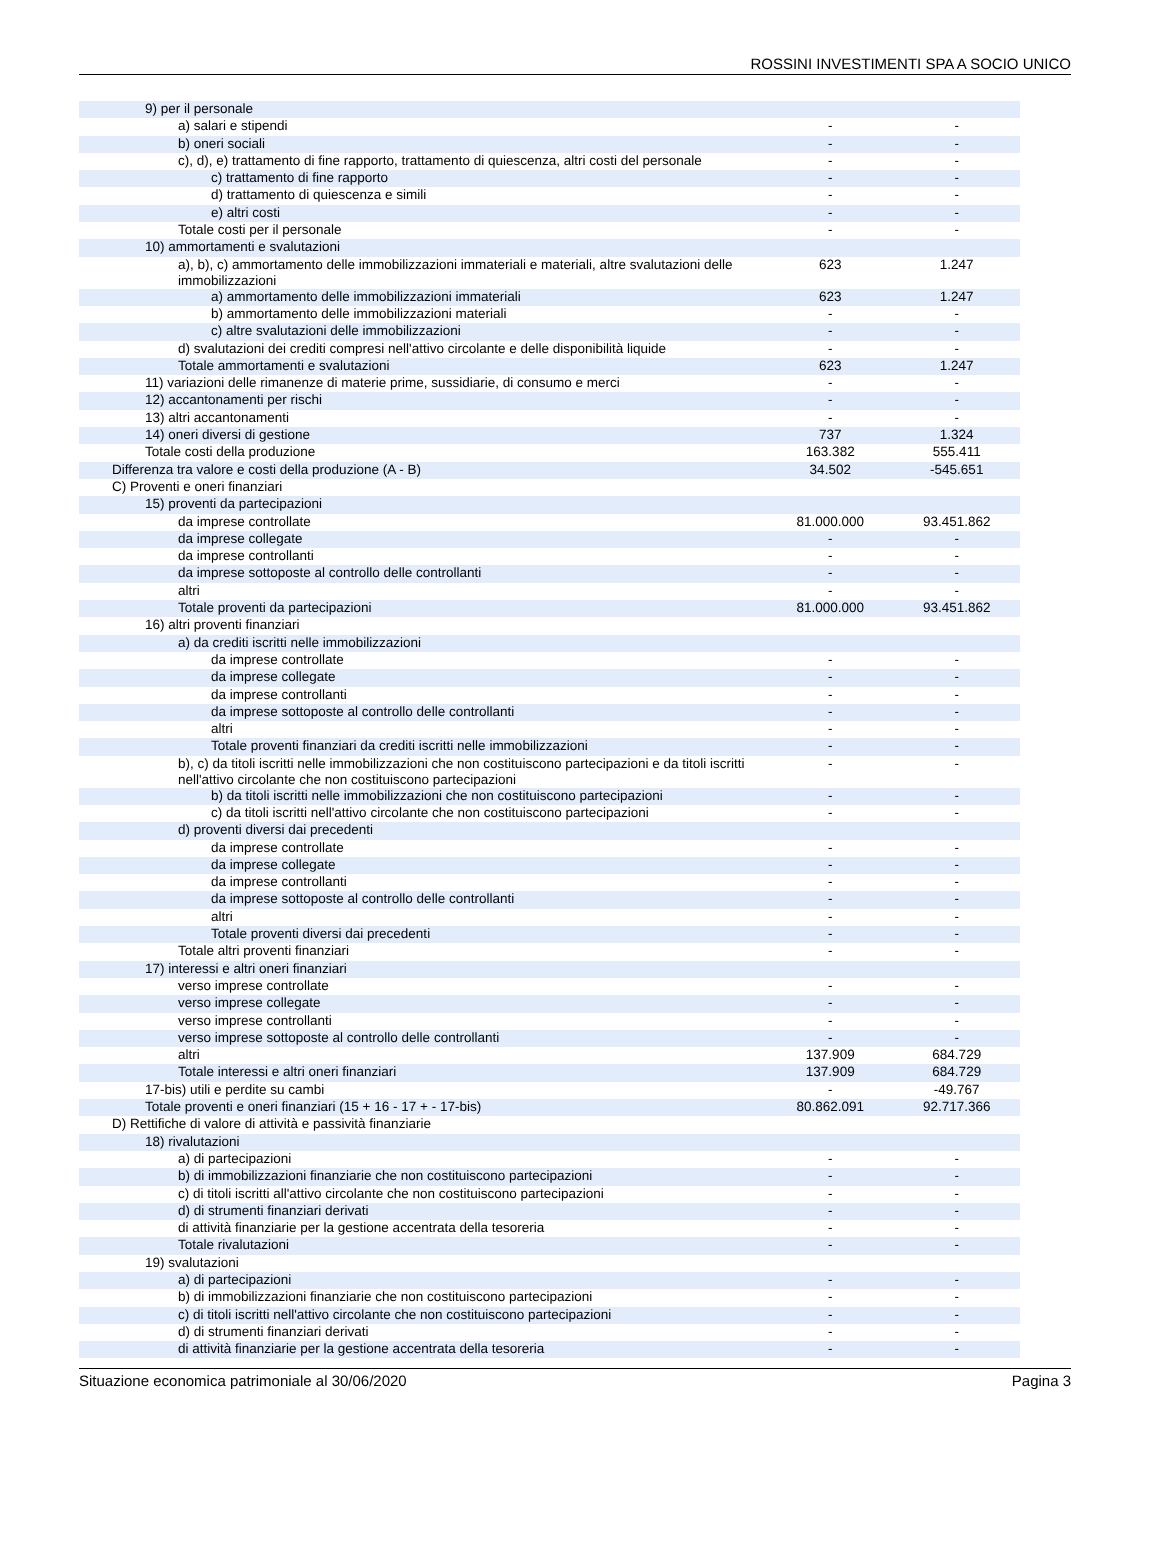ROSSINI INVESTIMENTI SPA A SOCIO UNICO
| 9) per il personale | | |
| a) salari e stipendi | - | - |
| b) oneri sociali | - | - |
| c), d), e) trattamento di fine rapporto, trattamento di quiescenza, altri costi del personale | - | - |
| c) trattamento di fine rapporto | - | - |
| d) trattamento di quiescenza e simili | - | - |
| e) altri costi | - | - |
| Totale costi per il personale | - | - |
| 10) ammortamenti e svalutazioni | | |
| a), b), c) ammortamento delle immobilizzazioni immateriali e materiali, altre svalutazioni delle immobilizzazioni | 623 | 1.247 |
| a) ammortamento delle immobilizzazioni immateriali | 623 | 1.247 |
| b) ammortamento delle immobilizzazioni materiali | - | - |
| c) altre svalutazioni delle immobilizzazioni | - | - |
| d) svalutazioni dei crediti compresi nell'attivo circolante e delle disponibilità liquide | - | - |
| Totale ammortamenti e svalutazioni | 623 | 1.247 |
| 11) variazioni delle rimanenze di materie prime, sussidiarie, di consumo e merci | - | - |
| 12) accantonamenti per rischi | - | - |
| 13) altri accantonamenti | - | - |
| 14) oneri diversi di gestione | 737 | 1.324 |
| Totale costi della produzione | 163.382 | 555.411 |
| Differenza tra valore e costi della produzione (A - B) | 34.502 | -545.651 |
| C) Proventi e oneri finanziari | | |
| 15) proventi da partecipazioni | | |
| da imprese controllate | 81.000.000 | 93.451.862 |
| da imprese collegate | - | - |
| da imprese controllanti | - | - |
| da imprese sottoposte al controllo delle controllanti | - | - |
| altri | - | - |
| Totale proventi da partecipazioni | 81.000.000 | 93.451.862 |
| 16) altri proventi finanziari | | |
| a) da crediti iscritti nelle immobilizzazioni | | |
| da imprese controllate | - | - |
| da imprese collegate | - | - |
| da imprese controllanti | - | - |
| da imprese sottoposte al controllo delle controllanti | - | - |
| altri | - | - |
| Totale proventi finanziari da crediti iscritti nelle immobilizzazioni | - | - |
| b), c) da titoli iscritti nelle immobilizzazioni che non costituiscono partecipazioni e da titoli iscritti nell'attivo circolante che non costituiscono partecipazioni | - | - |
| b) da titoli iscritti nelle immobilizzazioni che non costituiscono partecipazioni | - | - |
| c) da titoli iscritti nell'attivo circolante che non costituiscono partecipazioni | - | - |
| d) proventi diversi dai precedenti | | |
| da imprese controllate | - | - |
| da imprese collegate | - | - |
| da imprese controllanti | - | - |
| da imprese sottoposte al controllo delle controllanti | - | - |
| altri | - | - |
| Totale proventi diversi dai precedenti | - | - |
| Totale altri proventi finanziari | - | - |
| 17) interessi e altri oneri finanziari | | |
| verso imprese controllate | - | - |
| verso imprese collegate | - | - |
| verso imprese controllanti | - | - |
| verso imprese sottoposte al controllo delle controllanti | - | - |
| altri | 137.909 | 684.729 |
| Totale interessi e altri oneri finanziari | 137.909 | 684.729 |
| 17-bis) utili e perdite su cambi | - | -49.767 |
| Totale proventi e oneri finanziari (15 + 16 - 17 + - 17-bis) | 80.862.091 | 92.717.366 |
| D) Rettifiche di valore di attività e passività finanziarie | | |
| 18) rivalutazioni | | |
| a) di partecipazioni | - | - |
| b) di immobilizzazioni finanziarie che non costituiscono partecipazioni | - | - |
| c) di titoli iscritti all'attivo circolante che non costituiscono partecipazioni | - | - |
| d) di strumenti finanziari derivati | - | - |
| di attività finanziarie per la gestione accentrata della tesoreria | - | - |
| Totale rivalutazioni | - | - |
| 19) svalutazioni | | |
| a) di partecipazioni | - | - |
| b) di immobilizzazioni finanziarie che non costituiscono partecipazioni | - | - |
| c) di titoli iscritti nell'attivo circolante che non costituiscono partecipazioni | - | - |
| d) di strumenti finanziari derivati | - | - |
| di attività finanziarie per la gestione accentrata della tesoreria | - | - |
Situazione economica patrimoniale al 30/06/2020 Pagina 3